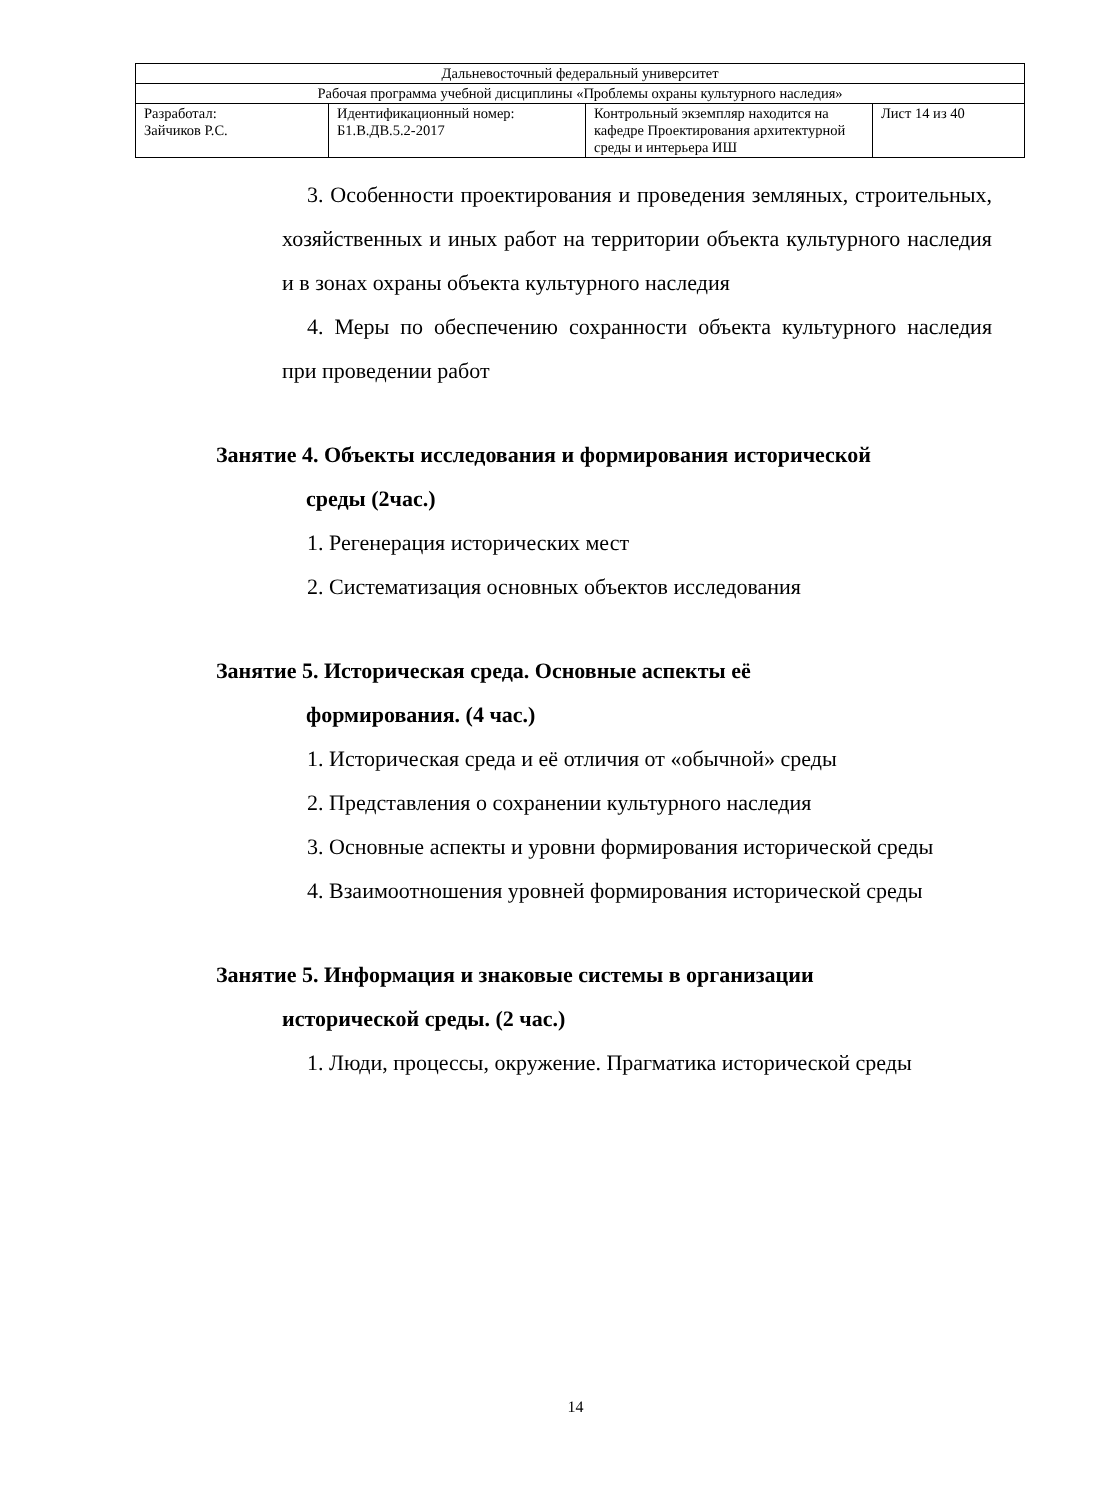| Дальневосточный федеральный университет | | | |
| Рабочая программа учебной дисциплины «Проблемы охраны культурного наследия» | | | |
| Разработал: Зайчиков Р.С. | Идентификационный номер: Б1.В.ДВ.5.2-2017 | Контрольный экземпляр находится на кафедре Проектирования архитектурной среды и интерьера ИШ | Лист 14 из 40 |
3. Особенности проектирования и проведения земляных, строительных, хозяйственных и иных работ на территории объекта культурного наследия и в зонах охраны объекта культурного наследия
4. Меры по обеспечению сохранности объекта культурного наследия при проведении работ
Занятие 4. Объекты исследования и формирования исторической
среды (2час.)
1. Регенерация исторических мест
2. Систематизация основных объектов исследования
Занятие 5. Историческая среда. Основные аспекты её
формирования. (4 час.)
1. Историческая среда и её отличия от «обычной» среды
2. Представления о сохранении культурного наследия
3. Основные аспекты и уровни формирования исторической среды
4. Взаимоотношения уровней формирования исторической среды
Занятие 5. Информация и знаковые системы в организации
исторической среды. (2 час.)
1. Люди, процессы, окружение. Прагматика исторической среды
14